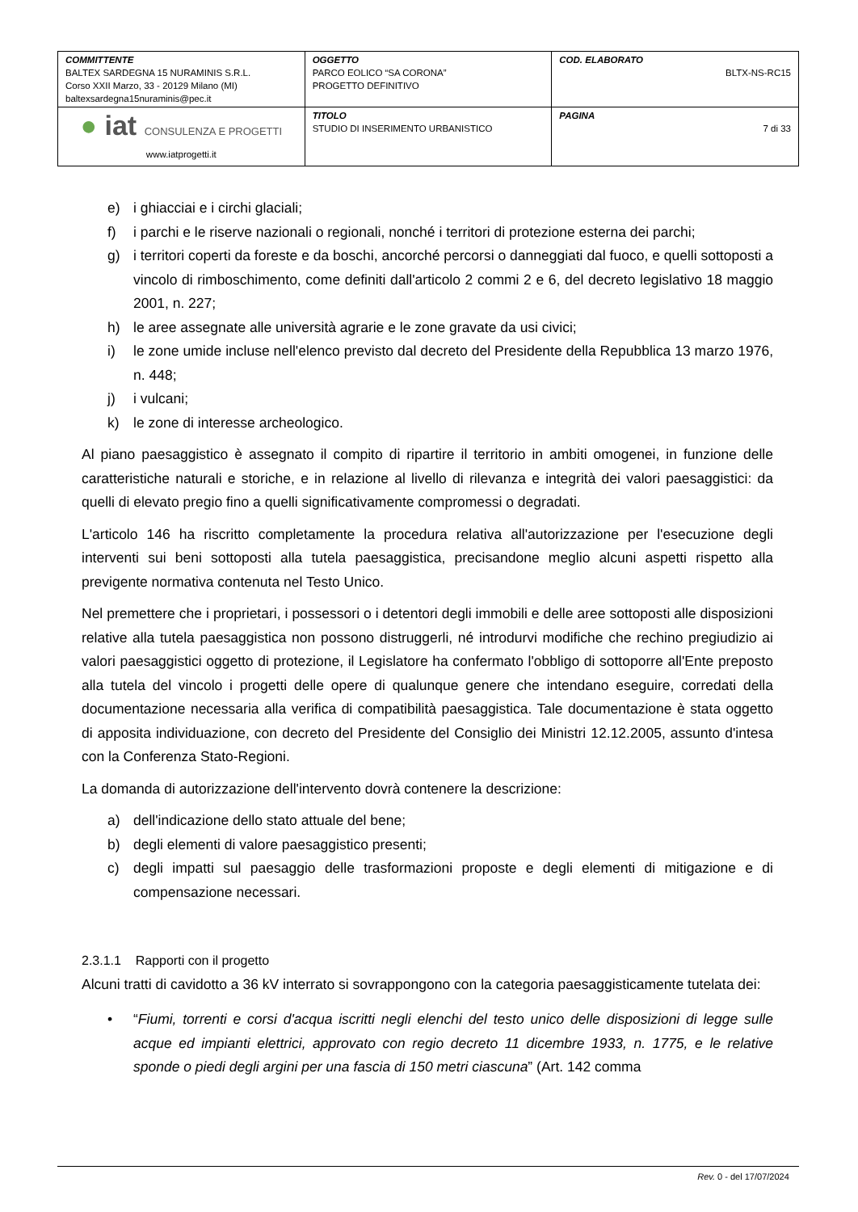| COMMITTENTE BALTEX SARDEGNA 15 NURAMINIS S.R.L. Corso XXII Marzo, 33 - 20129 Milano (MI) baltexsardegna15nuraminis@pec.it | OGGETTO PARCO EOLICO “SA CORONA” PROGETTO DEFINITIVO | COD. ELABORATO BLTX-NS-RC15 |
| ● iat CONSULENZA E PROGETTI www.iatprogetti.it | TITOLO STUDIO DI INSERIMENTO URBANISTICO | PAGINA 7 di 33 |
e) i ghiacciai e i circhi glaciali;
f) i parchi e le riserve nazionali o regionali, nonché i territori di protezione esterna dei parchi;
g) i territori coperti da foreste e da boschi, ancorché percorsi o danneggiati dal fuoco, e quelli sottoposti a vincolo di rimboschimento, come definiti dall'articolo 2 commi 2 e 6, del decreto legislativo 18 maggio 2001, n. 227;
h) le aree assegnate alle università agrarie e le zone gravate da usi civici;
i) le zone umide incluse nell'elenco previsto dal decreto del Presidente della Repubblica 13 marzo 1976, n. 448;
j) i vulcani;
k) le zone di interesse archeologico.
Al piano paesaggistico è assegnato il compito di ripartire il territorio in ambiti omogenei, in funzione delle caratteristiche naturali e storiche, e in relazione al livello di rilevanza e integrità dei valori paesaggistici: da quelli di elevato pregio fino a quelli significativamente compromessi o degradati.
L'articolo 146 ha riscritto completamente la procedura relativa all'autorizzazione per l'esecuzione degli interventi sui beni sottoposti alla tutela paesaggistica, precisandone meglio alcuni aspetti rispetto alla previgente normativa contenuta nel Testo Unico.
Nel premettere che i proprietari, i possessori o i detentori degli immobili e delle aree sottoposti alle disposizioni relative alla tutela paesaggistica non possono distruggerli, né introdurvi modifiche che rechino pregiudizio ai valori paesaggistici oggetto di protezione, il Legislatore ha confermato l'obbligo di sottoporre all'Ente preposto alla tutela del vincolo i progetti delle opere di qualunque genere che intendano eseguire, corredati della documentazione necessaria alla verifica di compatibilità paesaggistica. Tale documentazione è stata oggetto di apposita individuazione, con decreto del Presidente del Consiglio dei Ministri 12.12.2005, assunto d'intesa con la Conferenza Stato-Regioni.
La domanda di autorizzazione dell'intervento dovrà contenere la descrizione:
a) dell'indicazione dello stato attuale del bene;
b) degli elementi di valore paesaggistico presenti;
c) degli impatti sul paesaggio delle trasformazioni proposte e degli elementi di mitigazione e di compensazione necessari.
2.3.1.1 Rapporti con il progetto
Alcuni tratti di cavidotto a 36 kV interrato si sovrappongono con la categoria paesaggisticamente tutelata dei:
• “Fiumi, torrenti e corsi d'acqua iscritti negli elenchi del testo unico delle disposizioni di legge sulle acque ed impianti elettrici, approvato con regio decreto 11 dicembre 1933, n. 1775, e le relative sponde o piedi degli argini per una fascia di 150 metri ciascuna” (Art. 142 comma
Rev. 0 - del 17/07/2024